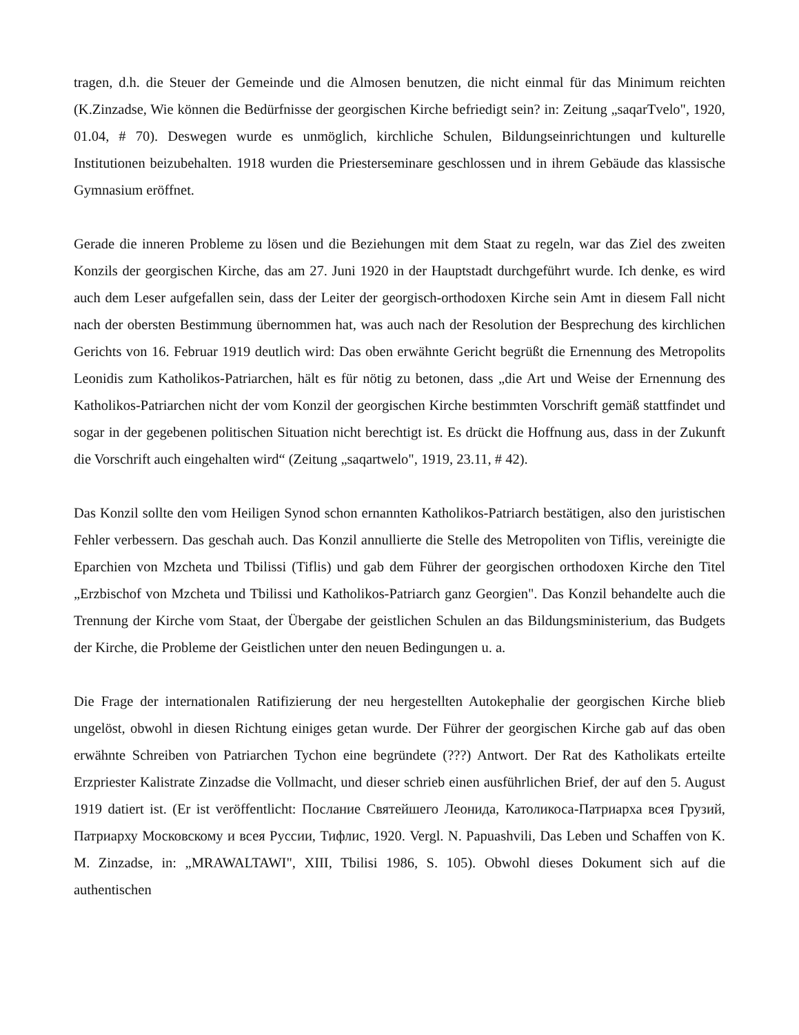tragen, d.h. die Steuer der Gemeinde und die Almosen benutzen, die nicht einmal für das Minimum reichten (K.Zinzadse, Wie können die Bedürfnisse der georgischen Kirche befriedigt sein? in: Zeitung „saqarTvelo", 1920, 01.04, # 70). Deswegen wurde es unmöglich, kirchliche Schulen, Bildungseinrichtungen und kulturelle Institutionen beizubehalten. 1918 wurden die Priesterseminare geschlossen und in ihrem Gebäude das klassische Gymnasium eröffnet.
Gerade die inneren Probleme zu lösen und die Beziehungen mit dem Staat zu regeln, war das Ziel des zweiten Konzils der georgischen Kirche, das am 27. Juni 1920 in der Hauptstadt durchgeführt wurde. Ich denke, es wird auch dem Leser aufgefallen sein, dass der Leiter der georgisch-orthodoxen Kirche sein Amt in diesem Fall nicht nach der obersten Bestimmung übernommen hat, was auch nach der Resolution der Besprechung des kirchlichen Gerichts von 16. Februar 1919 deutlich wird: Das oben erwähnte Gericht begrüßt die Ernennung des Metropolits Leonidis zum Katholikos-Patriarchen, hält es für nötig zu betonen, dass „die Art und Weise der Ernennung des Katholikos-Patriarchen nicht der vom Konzil der georgischen Kirche bestimmten Vorschrift gemäß stattfindet und sogar in der gegebenen politischen Situation nicht berechtigt ist. Es drückt die Hoffnung aus, dass in der Zukunft die Vorschrift auch eingehalten wird“ (Zeitung „saqartwelo", 1919, 23.11, # 42).
Das Konzil sollte den vom Heiligen Synod schon ernannten Katholikos-Patriarch bestätigen, also den juristischen Fehler verbessern. Das geschah auch. Das Konzil annullierte die Stelle des Metropoliten von Tiflis, vereinigte die Eparchien von Mzcheta und Tbilissi (Tiflis) und gab dem Führer der georgischen orthodoxen Kirche den Titel „Erzbischof von Mzcheta und Tbilissi und Katholikos-Patriarch ganz Georgien". Das Konzil behandelte auch die Trennung der Kirche vom Staat, der Übergabe der geistlichen Schulen an das Bildungsministerium, das Budgets der Kirche, die Probleme der Geistlichen unter den neuen Bedingungen u. a.
Die Frage der internationalen Ratifizierung der neu hergestellten Autokephalie der georgischen Kirche blieb ungelöst, obwohl in diesen Richtung einiges getan wurde. Der Führer der georgischen Kirche gab auf das oben erwähnte Schreiben von Patriarchen Tychon eine begründete (???) Antwort. Der Rat des Katholikats erteilte Erzpriester Kalistrate Zinzadse die Vollmacht, und dieser schrieb einen ausführlichen Brief, der auf den 5. August 1919 datiert ist. (Er ist veröffentlicht: Послание Святейшего Леонида, Католикоса-Патриарха всея Грузий, Патриарху Московскому и всея Руссии, Тифлис, 1920. Vergl. N. Papuashvili, Das Leben und Schaffen von K. M. Zinzadse, in: „MRAWALTAWI", XIII, Tbilisi 1986, S. 105). Obwohl dieses Dokument sich auf die authentischen